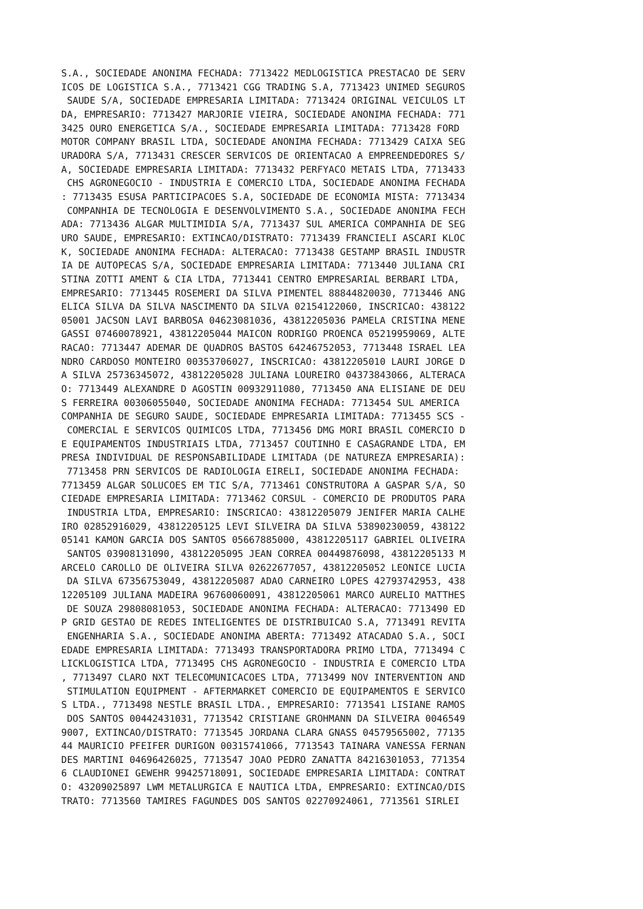S.A., SOCIEDADE ANONIMA FECHADA: 7713422 MEDLOGISTICA PRESTACAO DE SERV
ICOS DE LOGISTICA S.A., 7713421 CGG TRADING S.A, 7713423 UNIMED SEGUROS
 SAUDE S/A, SOCIEDADE EMPRESARIA LIMITADA: 7713424 ORIGINAL VEICULOS LT
DA, EMPRESARIO: 7713427 MARJORIE VIEIRA, SOCIEDADE ANONIMA FECHADA: 771
3425 OURO ENERGETICA S/A., SOCIEDADE EMPRESARIA LIMITADA: 7713428 FORD
MOTOR COMPANY BRASIL LTDA, SOCIEDADE ANONIMA FECHADA: 7713429 CAIXA SEG
URADORA S/A, 7713431 CRESCER SERVICOS DE ORIENTACAO A EMPREENDEDORES S/
A, SOCIEDADE EMPRESARIA LIMITADA: 7713432 PERFYACO METAIS LTDA, 7713433
 CHS AGRONEGOCIO - INDUSTRIA E COMERCIO LTDA, SOCIEDADE ANONIMA FECHADA
: 7713435 ESUSA PARTICIPACOES S.A, SOCIEDADE DE ECONOMIA MISTA: 7713434
 COMPANHIA DE TECNOLOGIA E DESENVOLVIMENTO S.A., SOCIEDADE ANONIMA FECH
ADA: 7713436 ALGAR MULTIMIDIA S/A, 7713437 SUL AMERICA COMPANHIA DE SEG
URO SAUDE, EMPRESARIO: EXTINCAO/DISTRATO: 7713439 FRANCIELI ASCARI KLOC
K, SOCIEDADE ANONIMA FECHADA: ALTERACAO: 7713438 GESTAMP BRASIL INDUSTR
IA DE AUTOPECAS S/A, SOCIEDADE EMPRESARIA LIMITADA: 7713440 JULIANA CRI
STINA ZOTTI AMENT & CIA LTDA, 7713441 CENTRO EMPRESARIAL BERBARI LTDA,
EMPRESARIO: 7713445 ROSEMERI DA SILVA PIMENTEL 88844820030, 7713446 ANG
ELICA SILVA DA SILVA NASCIMENTO DA SILVA 02154122060, INSCRICAO: 438122
05001 JACSON LAVI BARBOSA 04623081036, 43812205036 PAMELA CRISTINA MENE
GASSI 07460078921, 43812205044 MAICON RODRIGO PROENCA 05219959069, ALTE
RACAO: 7713447 ADEMAR DE QUADROS BASTOS 64246752053, 7713448 ISRAEL LEA
NDRO CARDOSO MONTEIRO 00353706027, INSCRICAO: 43812205010 LAURI JORGE D
A SILVA 25736345072, 43812205028 JULIANA LOUREIRO 04373843066, ALTERACA
O: 7713449 ALEXANDRE D AGOSTIN 00932911080, 7713450 ANA ELISIANE DE DEU
S FERREIRA 00306055040, SOCIEDADE ANONIMA FECHADA: 7713454 SUL AMERICA
COMPANHIA DE SEGURO SAUDE, SOCIEDADE EMPRESARIA LIMITADA: 7713455 SCS -
 COMERCIAL E SERVICOS QUIMICOS LTDA, 7713456 DMG MORI BRASIL COMERCIO D
E EQUIPAMENTOS INDUSTRIAIS LTDA, 7713457 COUTINHO E CASAGRANDE LTDA, EM
PRESA INDIVIDUAL DE RESPONSABILIDADE LIMITADA (DE NATUREZA EMPRESARIA):
 7713458 PRN SERVICOS DE RADIOLOGIA EIRELI, SOCIEDADE ANONIMA FECHADA:
7713459 ALGAR SOLUCOES EM TIC S/A, 7713461 CONSTRUTORA A GASPAR S/A, SO
CIEDADE EMPRESARIA LIMITADA: 7713462 CORSUL - COMERCIO DE PRODUTOS PARA
 INDUSTRIA LTDA, EMPRESARIO: INSCRICAO: 43812205079 JENIFER MARIA CALHE
IRO 02852916029, 43812205125 LEVI SILVEIRA DA SILVA 53890230059, 438122
05141 KAMON GARCIA DOS SANTOS 05667885000, 43812205117 GABRIEL OLIVEIRA
 SANTOS 03908131090, 43812205095 JEAN CORREA 00449876098, 43812205133 M
ARCELO CAROLLO DE OLIVEIRA SILVA 02622677057, 43812205052 LEONICE LUCIA
 DA SILVA 67356753049, 43812205087 ADAO CARNEIRO LOPES 42793742953, 438
12205109 JULIANA MADEIRA 96760060091, 43812205061 MARCO AURELIO MATTHES
 DE SOUZA 29808081053, SOCIEDADE ANONIMA FECHADA: ALTERACAO: 7713490 ED
P GRID GESTAO DE REDES INTELIGENTES DE DISTRIBUICAO S.A, 7713491 REVITA
 ENGENHARIA S.A., SOCIEDADE ANONIMA ABERTA: 7713492 ATACADAO S.A., SOCI
EDADE EMPRESARIA LIMITADA: 7713493 TRANSPORTADORA PRIMO LTDA, 7713494 C
LICKLOGISTICA LTDA, 7713495 CHS AGRONEGOCIO - INDUSTRIA E COMERCIO LTDA
, 7713497 CLARO NXT TELECOMUNICACOES LTDA, 7713499 NOV INTERVENTION AND
 STIMULATION EQUIPMENT - AFTERMARKET COMERCIO DE EQUIPAMENTOS E SERVICO
S LTDA., 7713498 NESTLE BRASIL LTDA., EMPRESARIO: 7713541 LISIANE RAMOS
 DOS SANTOS 00442431031, 7713542 CRISTIANE GROHMANN DA SILVEIRA 0046549
9007, EXTINCAO/DISTRATO: 7713545 JORDANA CLARA GNASS 04579565002, 77135
44 MAURICIO PFEIFER DURIGON 00315741066, 7713543 TAINARA VANESSA FERNAN
DES MARTINI 04696426025, 7713547 JOAO PEDRO ZANATTA 84216301053, 771354
6 CLAUDIONEI GEWEHR 99425718091, SOCIEDADE EMPRESARIA LIMITADA: CONTRAT
O: 43209025897 LWM METALURGICA E NAUTICA LTDA, EMPRESARIO: EXTINCAO/DIS
TRATO: 7713560 TAMIRES FAGUNDES DOS SANTOS 02270924061, 7713561 SIRLEI